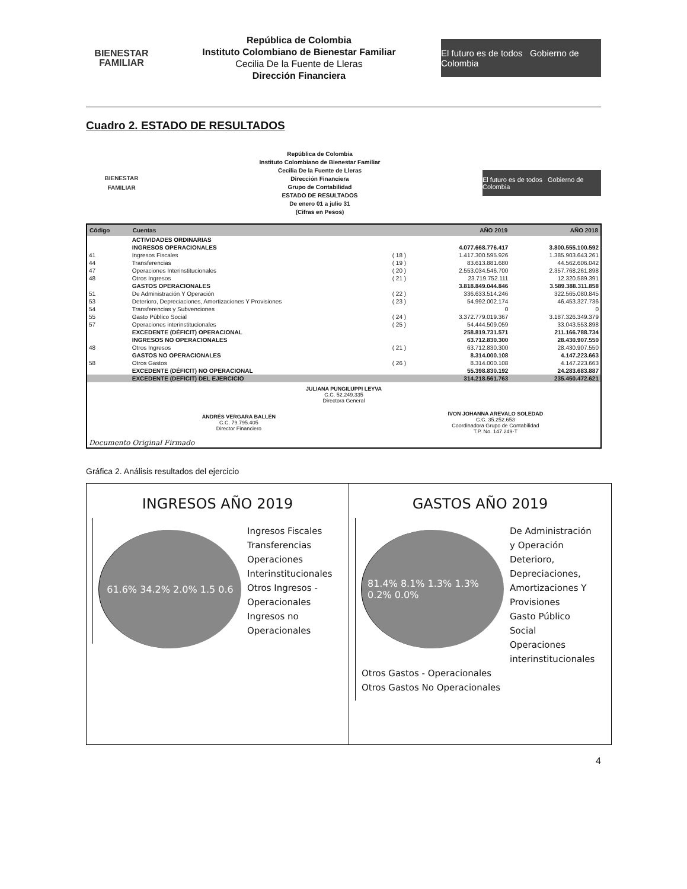BIENESTAR
FAMILIAR
República de Colombia
Instituto Colombiano de Bienestar Familiar
Cecilia De la Fuente de Lleras
Dirección Financiera
El futuro es de todos Gobierno de Colombia
Cuadro 2. ESTADO DE RESULTADOS
BIENESTAR
FAMILIAR
República de Colombia
Instituto Colombiano de Bienestar Familiar
Cecilia De la Fuente de Lleras
Dirección Financiera
Grupo de Contabilidad
ESTADO DE RESULTADOS
De enero 01 a julio 31
(Cifras en Pesos)
El futuro es de todos Gobierno de Colombia
| Código | Cuentas | | AÑO 2019 | AÑO 2018 |
| --- | --- | --- | --- | --- |
| | ACTIVIDADES ORDINARIAS | | | |
| | INGRESOS OPERACIONALES | | 4.077.668.776.417 | 3.800.555.100.592 |
| 41 | Ingresos Fiscales | ( 18 ) | 1.417.300.595.926 | 1.385.903.643.261 |
| 44 | Transferencias | ( 19 ) | 83.613.881.680 | 44.562.606.042 |
| 47 | Operaciones Interinstitucionales | ( 20 ) | 2.553.034.546.700 | 2.357.768.261.898 |
| 48 | Otros Ingresos | ( 21 ) | 23.719.752.111 | 12.320.589.391 |
| | GASTOS OPERACIONALES | | 3.818.849.044.846 | 3.589.388.311.858 |
| 51 | De Administración Y Operación | ( 22 ) | 336.633.514.246 | 322.565.080.845 |
| 53 | Deterioro, Depreciaciones, Amortizaciones Y Provisiones | ( 23 ) | 54.992.002.174 | 46.453.327.736 |
| 54 | Transferencias y Subvenciones | | 0 | 0 |
| 55 | Gasto Público Social | ( 24 ) | 3.372.779.019.367 | 3.187.326.349.379 |
| 57 | Operaciones interinstitucionales | ( 25 ) | 54.444.509.059 | 33.043.553.898 |
| | EXCEDENTE (DÉFICIT) OPERACIONAL | | 258.819.731.571 | 211.166.788.734 |
| | INGRESOS NO OPERACIONALES | | 63.712.830.300 | 28.430.907.550 |
| 48 | Otros Ingresos | ( 21 ) | 63.712.830.300 | 28.430.907.550 |
| | GASTOS NO OPERACIONALES | | 8.314.000.108 | 4.147.223.663 |
| 58 | Otros Gastos | ( 26 ) | 8.314.000.108 | 4.147.223.663 |
| | EXCEDENTE (DÉFICIT) NO OPERACIONAL | | 55.398.830.192 | 24.283.683.887 |
| | EXCEDENTE (DEFICIT) DEL EJERCICIO | | 314.218.561.763 | 235.450.472.621 |
| JULIANA PUNGILUPPI LEYVA C.C. 52.249.335 Directora General | | | | |
| ANDRÉS VERGARA BALLÉN C.C. 79.795.405 Director Financiero | | IVON JOHANNA AREVALO SOLEDAD C.C. 35.252.653 Coordinadora Grupo de Contabilidad T.P. No. 147.249-T | | |
| Documento Original Firmado | | | | |
Gráfica 2. Análisis resultados del ejercicio
INGRESOS AÑO 2019
61.6% 34.2% 2.0% 1.5 0.6
Ingresos Fiscales
Transferencias
Operaciones Interinstitucionales
Otros Ingresos - Operacionales
Ingresos no Operacionales
GASTOS AÑO 2019
81.4% 8.1% 1.3% 1.3% 0.2% 0.0%
De Administración y Operación
Deterioro, Depreciaciones, Amortizaciones Y Provisiones
Gasto Público Social
Operaciones interinstitucionales
Otros Gastos - Operacionales
Otros Gastos No Operacionales
4